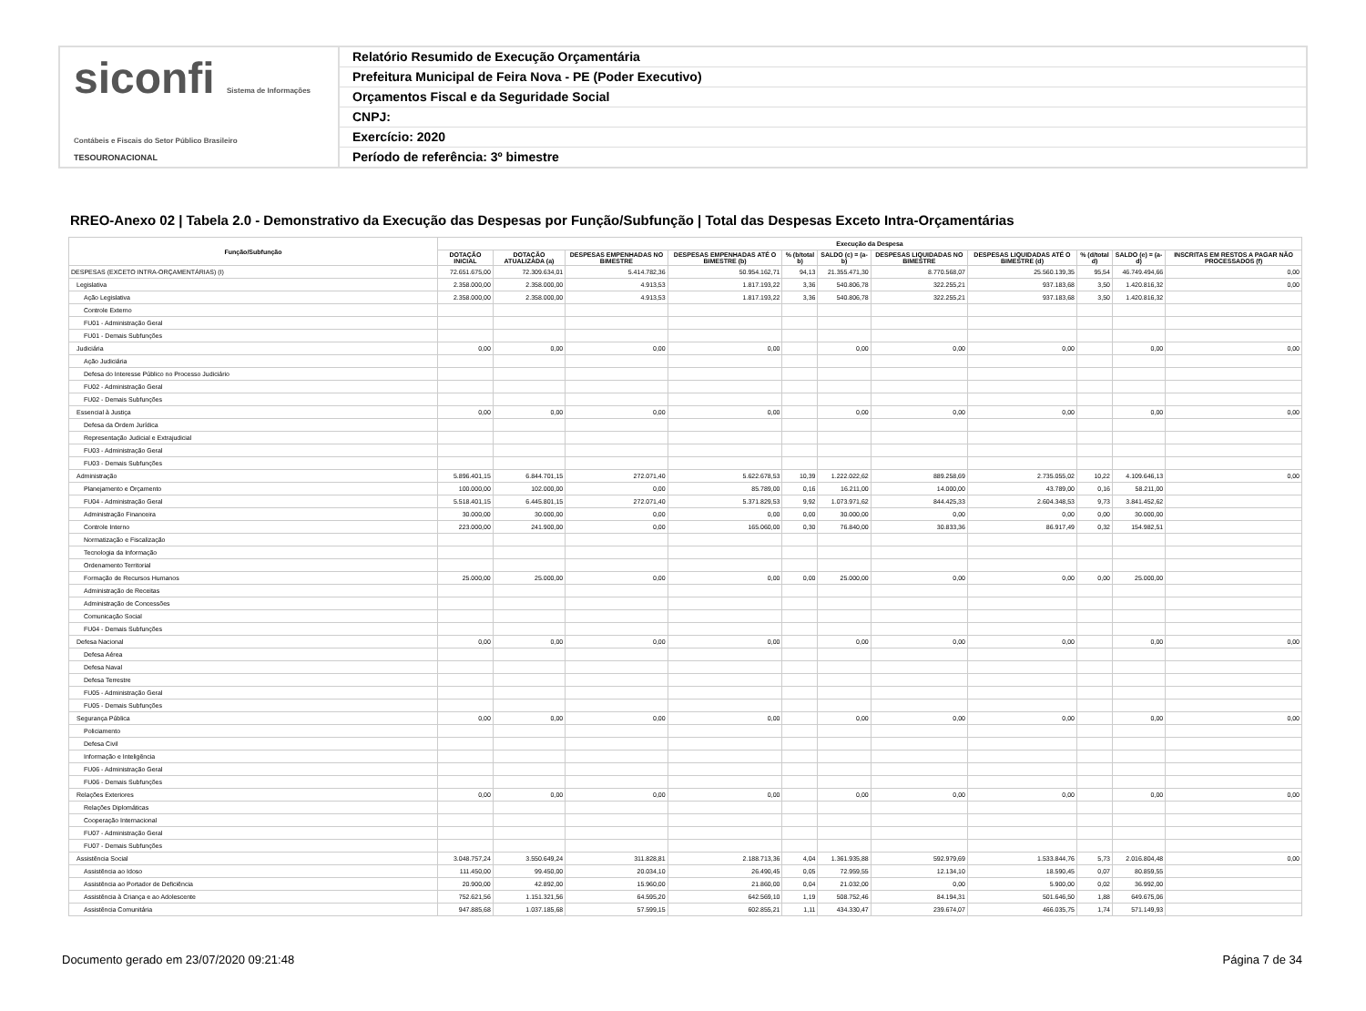siconfi Sistema de Informações Contábeis e Fiscais do Setor Público Brasileiro
TESOURONACIONAL
Relatório Resumido de Execução Orçamentária
Prefeitura Municipal de Feira Nova - PE (Poder Executivo)
Orçamentos Fiscal e da Seguridade Social
CNPJ:
Exercício: 2020
Período de referência: 3º bimestre
RREO-Anexo 02 | Tabela 2.0 - Demonstrativo da Execução das Despesas por Função/Subfunção | Total das Despesas Exceto Intra-Orçamentárias
| Função/Subfunção | Execução da Despesa | | | | | | | | | | |
| --- | --- | --- | --- | --- | --- | --- | --- | --- | --- | --- | --- |
| | DOTAÇÃO INICIAL | DOTAÇÃO ATUALIZADA (a) | DESPESAS EMPENHADAS NO BIMESTRE | DESPESAS EMPENHADAS ATÉ O BIMESTRE (b) | % (b/total b) | SALDO (c) = (a-b) | DESPESAS LIQUIDADAS NO BIMESTRE | DESPESAS LIQUIDADAS ATÉ O BIMESTRE (d) | % (d/total d) | SALDO (e) = (a-d) | INSCRITAS EM RESTOS A PAGAR NÃO PROCESSADOS (f) |
| DESPESAS (EXCETO INTRA-ORÇAMENTÁRIAS) (I) | 72.651.675,00 | 72.309.634,01 | 5.414.782,36 | 50.954.162,71 | 94,13 | 21.355.471,30 | 8.770.568,07 | 25.560.139,35 | 95,54 | 46.749.494,66 | 0,00 |
| Legislativa | 2.358.000,00 | 2.358.000,00 | 4.913,53 | 1.817.193,22 | 3,36 | 540.806,78 | 322.255,21 | 937.183,68 | 3,50 | 1.420.816,32 | 0,00 |
| Ação Legislativa | 2.358.000,00 | 2.358.000,00 | 4.913,53 | 1.817.193,22 | 3,36 | 540.806,78 | 322.255,21 | 937.183,68 | 3,50 | 1.420.816,32 | |
| Controle Externo | | | | | | | | | | | |
| FU01 - Administração Geral | | | | | | | | | | | |
| FU01 - Demais Subfunções | | | | | | | | | | | |
| Judiciária | 0,00 | 0,00 | 0,00 | 0,00 | | 0,00 | 0,00 | 0,00 | | 0,00 | 0,00 |
| Ação Judiciária | | | | | | | | | | | |
| Defesa do Interesse Público no Processo Judiciário | | | | | | | | | | | |
| FU02 - Administração Geral | | | | | | | | | | | |
| FU02 - Demais Subfunções | | | | | | | | | | | |
| Essencial à Justiça | 0,00 | 0,00 | 0,00 | 0,00 | | 0,00 | 0,00 | 0,00 | | 0,00 | 0,00 |
| Defesa da Ordem Jurídica | | | | | | | | | | | |
| Representação Judicial e Extrajudicial | | | | | | | | | | | |
| FU03 - Administração Geral | | | | | | | | | | | |
| FU03 - Demais Subfunções | | | | | | | | | | | |
| Administração | 5.896.401,15 | 6.844.701,15 | 272.071,40 | 5.622.678,53 | 10,39 | 1.222.022,62 | 889.258,69 | 2.735.055,02 | 10,22 | 4.109.646,13 | 0,00 |
| Planejamento e Orçamento | 100.000,00 | 102.000,00 | 0,00 | 85.789,00 | 0,16 | 16.211,00 | 14.000,00 | 43.789,00 | 0,16 | 58.211,00 | |
| FU04 - Administração Geral | 5.518.401,15 | 6.445.801,15 | 272.071,40 | 5.371.829,53 | 9,92 | 1.073.971,62 | 844.425,33 | 2.604.348,53 | 9,73 | 3.841.452,62 | |
| Administração Financeira | 30.000,00 | 30.000,00 | 0,00 | 0,00 | 0,00 | 30.000,00 | 0,00 | 0,00 | 0,00 | 30.000,00 | |
| Controle Interno | 223.000,00 | 241.900,00 | 0,00 | 165.060,00 | 0,30 | 76.840,00 | 30.833,36 | 86.917,49 | 0,32 | 154.982,51 | |
| Normatização e Fiscalização | | | | | | | | | | | |
| Tecnologia da Informação | | | | | | | | | | | |
| Ordenamento Territorial | | | | | | | | | | | |
| Formação de Recursos Humanos | 25.000,00 | 25.000,00 | 0,00 | 0,00 | 0,00 | 25.000,00 | 0,00 | 0,00 | 0,00 | 25.000,00 | |
| Administração de Receitas | | | | | | | | | | | |
| Administração de Concessões | | | | | | | | | | | |
| Comunicação Social | | | | | | | | | | | |
| FU04 - Demais Subfunções | | | | | | | | | | | |
| Defesa Nacional | 0,00 | 0,00 | 0,00 | 0,00 | | 0,00 | 0,00 | 0,00 | | 0,00 | 0,00 |
| Defesa Aérea | | | | | | | | | | | |
| Defesa Naval | | | | | | | | | | | |
| Defesa Terrestre | | | | | | | | | | | |
| FU05 - Administração Geral | | | | | | | | | | | |
| FU05 - Demais Subfunções | | | | | | | | | | | |
| Segurança Pública | 0,00 | 0,00 | 0,00 | 0,00 | | 0,00 | 0,00 | 0,00 | | 0,00 | 0,00 |
| Policiamento | | | | | | | | | | | |
| Defesa Civil | | | | | | | | | | | |
| Informação e Inteligência | | | | | | | | | | | |
| FU06 - Administração Geral | | | | | | | | | | | |
| FU06 - Demais Subfunções | | | | | | | | | | | |
| Relações Exteriores | 0,00 | 0,00 | 0,00 | 0,00 | | 0,00 | 0,00 | 0,00 | | 0,00 | 0,00 |
| Relações Diplomáticas | | | | | | | | | | | |
| Cooperação Internacional | | | | | | | | | | | |
| FU07 - Administração Geral | | | | | | | | | | | |
| FU07 - Demais Subfunções | | | | | | | | | | | |
| Assistência Social | 3.048.757,24 | 3.550.649,24 | 311.828,81 | 2.188.713,36 | 4,04 | 1.361.935,88 | 592.979,69 | 1.533.844,76 | 5,73 | 2.016.804,48 | 0,00 |
| Assistência ao Idoso | 111.450,00 | 99.450,00 | 20.034,10 | 26.490,45 | 0,05 | 72.959,55 | 12.134,10 | 18.590,45 | 0,07 | 80.859,55 | |
| Assistência ao Portador de Deficiência | 20.900,00 | 42.892,00 | 15.960,00 | 21.860,00 | 0,04 | 21.032,00 | 0,00 | 5.900,00 | 0,02 | 36.992,00 | |
| Assistência à Criança e ao Adolescente | 752.621,56 | 1.151.321,56 | 64.595,20 | 642.569,10 | 1,19 | 508.752,46 | 84.194,31 | 501.646,50 | 1,88 | 649.675,06 | |
| Assistência Comunitária | 947.885,68 | 1.037.185,68 | 57.599,15 | 602.855,21 | 1,11 | 434.330,47 | 239.674,07 | 466.035,75 | 1,74 | 571.149,93 | |
Documento gerado em 23/07/2020 09:21:48 Página 7 de 34